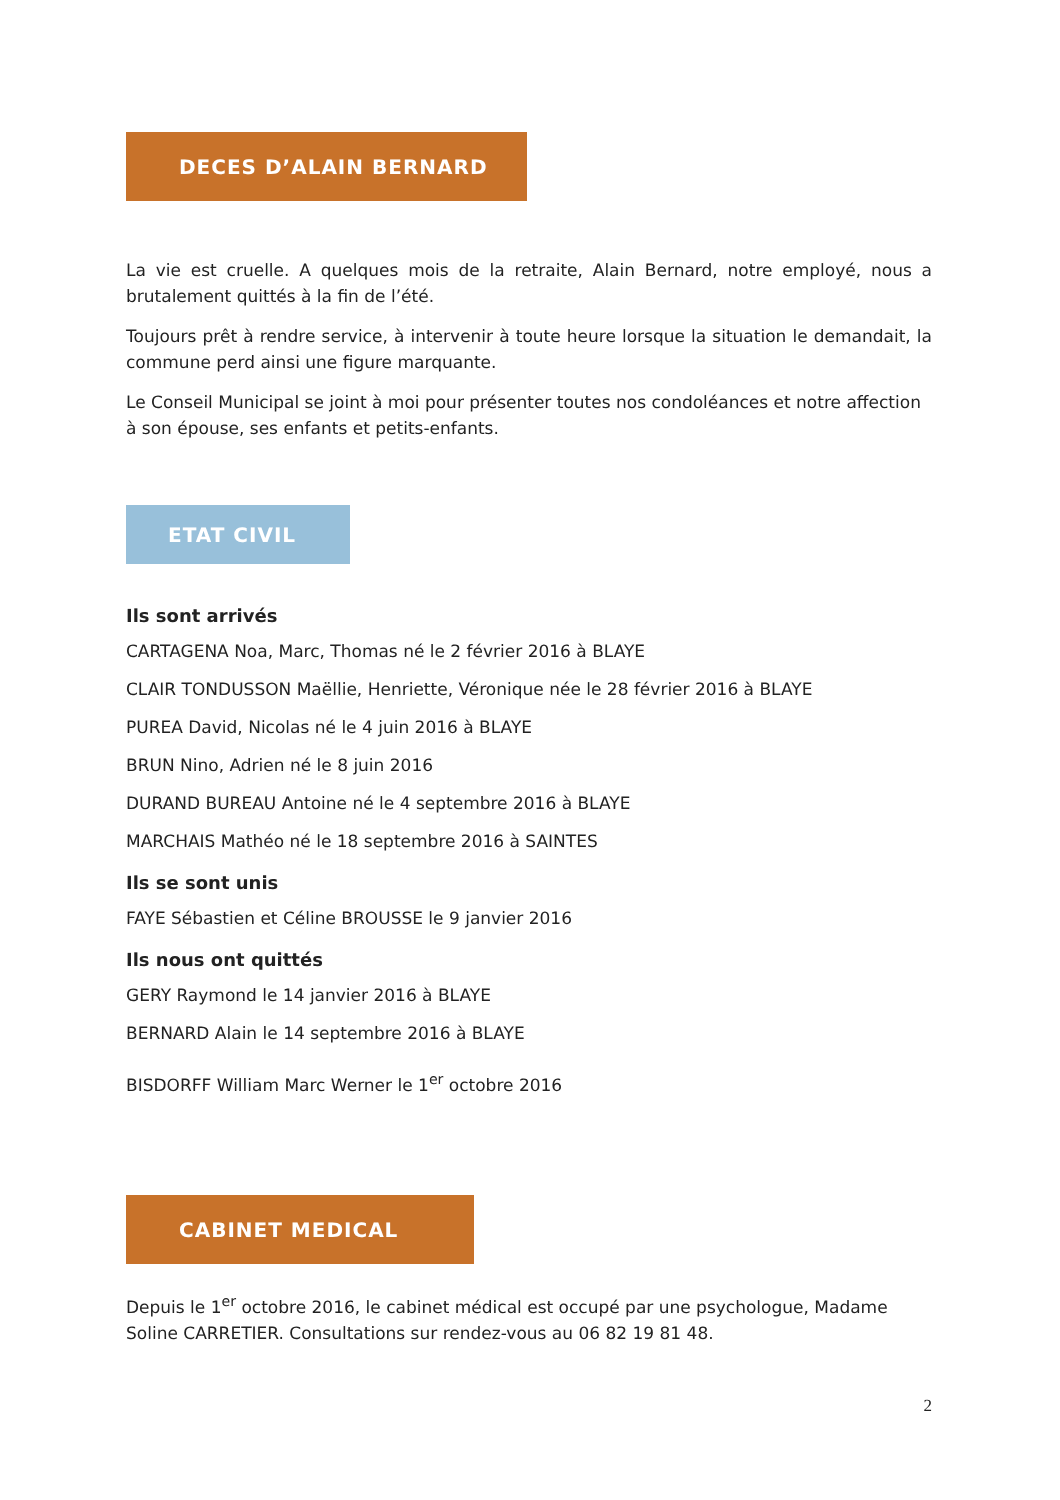DECES D’ALAIN BERNARD
La vie est cruelle. A quelques mois de la retraite, Alain Bernard, notre employé, nous a brutalement quittés à la fin de l’été.
Toujours prêt à rendre service, à intervenir à toute heure lorsque la situation le demandait, la commune perd ainsi une figure marquante.
Le Conseil Municipal se joint à moi pour présenter toutes nos condoléances et notre affection à son épouse, ses enfants et petits-enfants.
ETAT CIVIL
Ils sont arrivés
CARTAGENA Noa, Marc, Thomas né le 2 février 2016 à BLAYE
CLAIR TONDUSSON Maëllie, Henriette, Véronique née le 28 février 2016 à BLAYE
PUREA David, Nicolas né le 4 juin 2016 à BLAYE
BRUN Nino, Adrien né le 8 juin 2016
DURAND BUREAU Antoine né le 4 septembre 2016 à BLAYE
MARCHAIS Mathéo né le 18 septembre 2016 à SAINTES
Ils se sont unis
FAYE Sébastien et Céline BROUSSE le 9 janvier 2016
Ils nous ont quittés
GERY Raymond le 14 janvier 2016 à BLAYE
BERNARD Alain le 14 septembre 2016 à BLAYE
BISDORFF William Marc Werner le 1<sup>er</sup> octobre 2016
CABINET MEDICAL
Depuis le 1<sup>er</sup> octobre 2016, le cabinet médical est occupé par une psychologue, Madame Soline CARRETIER. Consultations sur rendez-vous au 06 82 19 81 48.
2